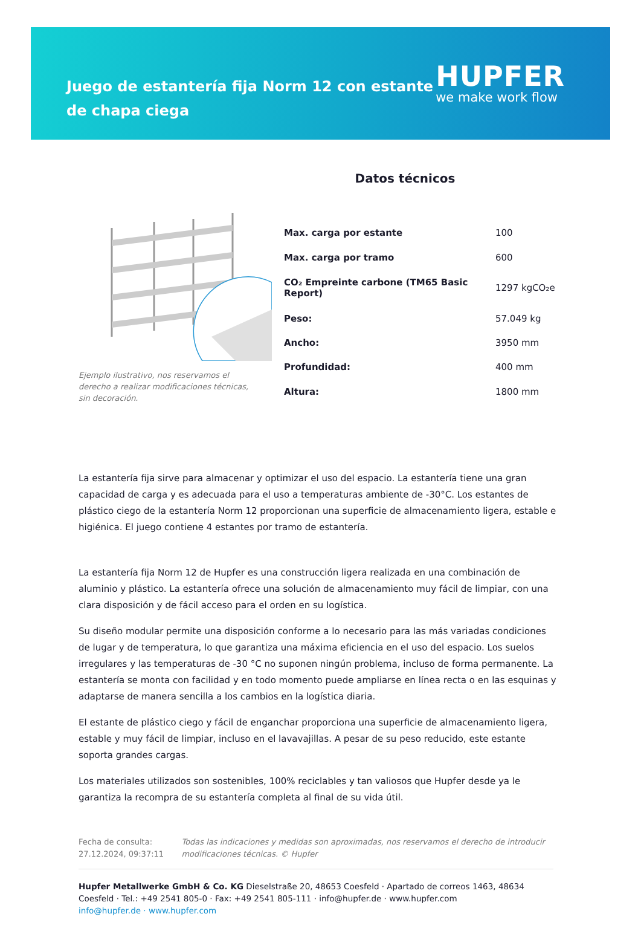Juego de estantería fija Norm 12 con estante de chapa ciega
HUPFER
we make work flow
Datos técnicos
Ejemplo ilustrativo, nos reservamos el derecho a realizar modificaciones técnicas, sin decoración.
| Max. carga por estante | 100 |
| Max. carga por tramo | 600 |
| CO₂ Empreinte carbone (TM65 Basic Report) | 1297 kgCO₂e |
| Peso: | 57.049 kg |
| Ancho: | 3950 mm |
| Profundidad: | 400 mm |
| Altura: | 1800 mm |
La estantería fija sirve para almacenar y optimizar el uso del espacio. La estantería tiene una gran capacidad de carga y es adecuada para el uso a temperaturas ambiente de -30°C. Los estantes de plástico ciego de la estantería Norm 12 proporcionan una superficie de almacenamiento ligera, estable e higiénica. El juego contiene 4 estantes por tramo de estantería.
La estantería fija Norm 12 de Hupfer es una construcción ligera realizada en una combinación de aluminio y plástico. La estantería ofrece una solución de almacenamiento muy fácil de limpiar, con una clara disposición y de fácil acceso para el orden en su logística.
Su diseño modular permite una disposición conforme a lo necesario para las más variadas condiciones de lugar y de temperatura, lo que garantiza una máxima eficiencia en el uso del espacio. Los suelos irregulares y las temperaturas de -30 °C no suponen ningún problema, incluso de forma permanente. La estantería se monta con facilidad y en todo momento puede ampliarse en línea recta o en las esquinas y adaptarse de manera sencilla a los cambios en la logística diaria.
El estante de plástico ciego y fácil de enganchar proporciona una superficie de almacenamiento ligera, estable y muy fácil de limpiar, incluso en el lavavajillas. A pesar de su peso reducido, este estante soporta grandes cargas.
Los materiales utilizados son sostenibles, 100% reciclables y tan valiosos que Hupfer desde ya le garantiza la recompra de su estantería completa al final de su vida útil.
Fecha de consulta: 27.12.2024, 09:37:11
Todas las indicaciones y medidas son aproximadas, nos reservamos el derecho de introducir modificaciones técnicas. © Hupfer
Hupfer Metallwerke GmbH & Co. KG Dieselstraße 20, 48653 Coesfeld · Apartado de correos 1463, 48634 Coesfeld · Tel.: +49 2541 805-0 · Fax: +49 2541 805-111 · info@hupfer.de · www.hupfer.com
info@hupfer.de · www.hupfer.com